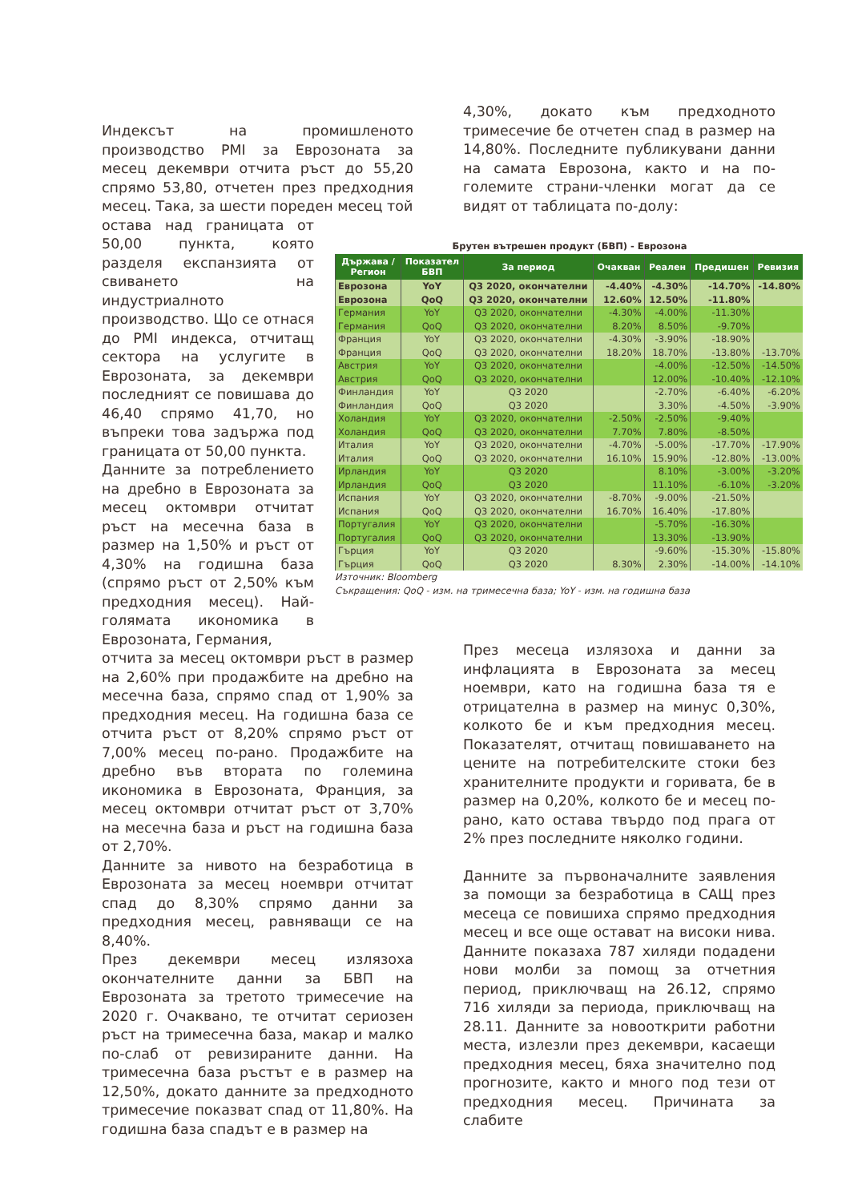Индексът на промишленото производство PMI за Еврозоната за месец декември отчита ръст до 55,20 спрямо 53,80, отчетен през предходния месец. Така, за шести пореден месец той
остава над границата от 50,00 пункта, която разделя експанзията от свиването на индустриалното производство. Що се отнася до PMI индекса, отчитащ сектора на услугите в Еврозоната, за декември последният се повишава до 46,40 спрямо 41,70, но въпреки това задържа под границата от 50,00 пункта.
Данните за потреблението на дребно в Еврозоната за месец октомври отчитат ръст на месечна база в размер на 1,50% и ръст от 4,30% на годишна база (спрямо ръст от 2,50% към предходния месец). Най-голямата икономика в Еврозоната, Германия,
отчита за месец октомври ръст в размер на 2,60% при продажбите на дребно на месечна база, спрямо спад от 1,90% за предходния месец. На годишна база се отчита ръст от 8,20% спрямо ръст от 7,00% месец по-рано. Продажбите на дребно във втората по големина икономика в Еврозоната, Франция, за месец октомври отчитат ръст от 3,70% на месечна база и ръст на годишна база от 2,70%.
Данните за нивото на безработица в Еврозоната за месец ноември отчитат спад до 8,30% спрямо данни за предходния месец, равняващи се на 8,40%.
През декември месец излязоха окончателните данни за БВП на Еврозоната за третото тримесечие на 2020 г. Очаквано, те отчитат сериозен ръст на тримесечна база, макар и малко по-слаб от ревизираните данни. На тримесечна база ръстът е в размер на 12,50%, докато данните за предходното тримесечие показват спад от 11,80%. На годишна база спадът е в размер на
4,30%, докато към предходното тримесечие бе отчетен спад в размер на 14,80%. Последните публикувани данни на самата Еврозона, както и на по-големите страни-членки могат да се видят от таблицата по-долу:
Брутен вътрешен продукт (БВП) - Еврозона
| Държава / Регион | Показател БВП | За период | Очакван | Реален | Предишен | Ревизия |
| --- | --- | --- | --- | --- | --- | --- |
| Еврозона | YoY | Q3 2020, окончателни | -4.40% | -4.30% | -14.70% | -14.80% |
| Еврозона | QoQ | Q3 2020, окончателни | 12.60% | 12.50% | -11.80% | |
| Германия | YoY | Q3 2020, окончателни | -4.30% | -4.00% | -11.30% | |
| Германия | QoQ | Q3 2020, окончателни | 8.20% | 8.50% | -9.70% | |
| Франция | YoY | Q3 2020, окончателни | -4.30% | -3.90% | -18.90% | |
| Франция | QoQ | Q3 2020, окончателни | 18.20% | 18.70% | -13.80% | -13.70% |
| Австрия | YoY | Q3 2020, окончателни | | -4.00% | -12.50% | -14.50% |
| Австрия | QoQ | Q3 2020, окончателни | | 12.00% | -10.40% | -12.10% |
| Финландия | YoY | Q3 2020 | | -2.70% | -6.40% | -6.20% |
| Финландия | QoQ | Q3 2020 | | 3.30% | -4.50% | -3.90% |
| Холандия | YoY | Q3 2020, окончателни | -2.50% | -2.50% | -9.40% | |
| Холандия | QoQ | Q3 2020, окончателни | 7.70% | 7.80% | -8.50% | |
| Италия | YoY | Q3 2020, окончателни | -4.70% | -5.00% | -17.70% | -17.90% |
| Италия | QoQ | Q3 2020, окончателни | 16.10% | 15.90% | -12.80% | -13.00% |
| Ирландия | YoY | Q3 2020 | | 8.10% | -3.00% | -3.20% |
| Ирландия | QoQ | Q3 2020 | | 11.10% | -6.10% | -3.20% |
| Испания | YoY | Q3 2020, окончателни | -8.70% | -9.00% | -21.50% | |
| Испания | QoQ | Q3 2020, окончателни | 16.70% | 16.40% | -17.80% | |
| Португалия | YoY | Q3 2020, окончателни | | -5.70% | -16.30% | |
| Португалия | QoQ | Q3 2020, окончателни | | 13.30% | -13.90% | |
| Гърция | YoY | Q3 2020 | | -9.60% | -15.30% | -15.80% |
| Гърция | QoQ | Q3 2020 | 8.30% | 2.30% | -14.00% | -14.10% |
Източник: Bloomberg
Съкращения: QoQ - изм. на тримесечна база; YoY - изм. на годишна база
През месеца излязоха и данни за инфлацията в Еврозоната за месец ноември, като на годишна база тя е отрицателна в размер на минус 0,30%, колкото бе и към предходния месец. Показателят, отчитащ повишаването на цените на потребителските стоки без хранителните продукти и горивата, бе в размер на 0,20%, колкото бе и месец по-рано, като остава твърдо под прага от 2% през последните няколко години.
Данните за първоначалните заявления за помощи за безработица в САЩ през месеца се повишиха спрямо предходния месец и все още остават на високи нива. Данните показаха 787 хиляди подадени нови молби за помощ за отчетния период, приключващ на 26.12, спрямо 716 хиляди за периода, приключващ на 28.11. Данните за новооткрити работни места, излезли през декември, касаещи предходния месец, бяха значително под прогнозите, както и много под тези от предходния месец. Причината за слабите